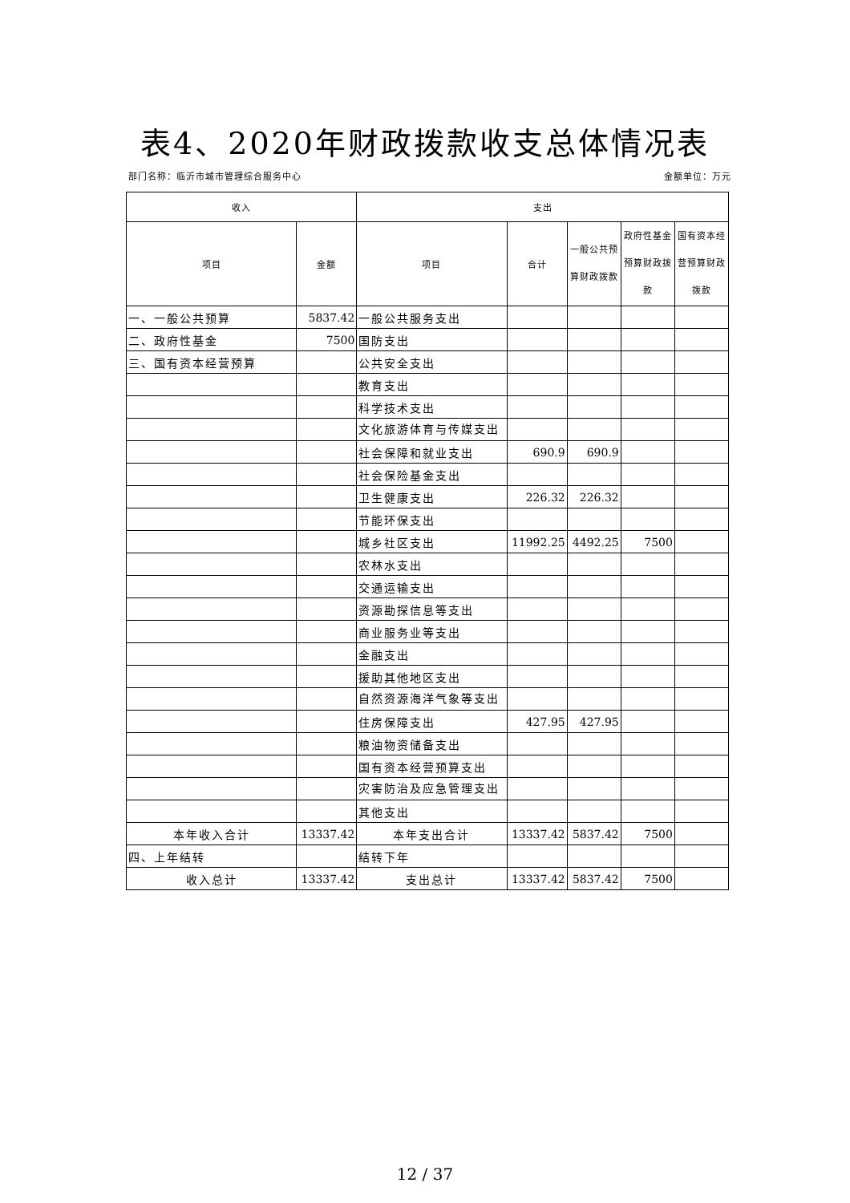表4、2020年财政拨款收支总体情况表
部门名称：临沂市城市管理综合服务中心 金额单位：万元
| 收入 | | 支出 | | | | |
| --- | --- | --- | --- | --- | --- | --- |
| 项目 | 金额 | 项目 | 合计 | 一般公共预算财政拨款 | 政府性基金预算财政拨款 | 国有资本经营预算财政拨款 |
| 一、一般公共预算 | 5837.42 | 一般公共服务支出 | | | | |
| 二、政府性基金 | 7500 | 国防支出 | | | | |
| 三、国有资本经营预算 | | 公共安全支出 | | | | |
| | | 教育支出 | | | | |
| | | 科学技术支出 | | | | |
| | | 文化旅游体育与传媒支出 | | | | |
| | | 社会保障和就业支出 | 690.9 | 690.9 | | |
| | | 社会保险基金支出 | | | | |
| | | 卫生健康支出 | 226.32 | 226.32 | | |
| | | 节能环保支出 | | | | |
| | | 城乡社区支出 | 11992.25 | 4492.25 | 7500 | |
| | | 农林水支出 | | | | |
| | | 交通运输支出 | | | | |
| | | 资源勘探信息等支出 | | | | |
| | | 商业服务业等支出 | | | | |
| | | 金融支出 | | | | |
| | | 援助其他地区支出 | | | | |
| | | 自然资源海洋气象等支出 | | | | |
| | | 住房保障支出 | 427.95 | 427.95 | | |
| | | 粮油物资储备支出 | | | | |
| | | 国有资本经营预算支出 | | | | |
| | | 灾害防治及应急管理支出 | | | | |
| | | 其他支出 | | | | |
| 本年收入合计 | 13337.42 | 本年支出合计 | 13337.42 | 5837.42 | 7500 | |
| 四、上年结转 | | 结转下年 | | | | |
| 收入总计 | 13337.42 | 支出总计 | 13337.42 | 5837.42 | 7500 | |
12 / 37